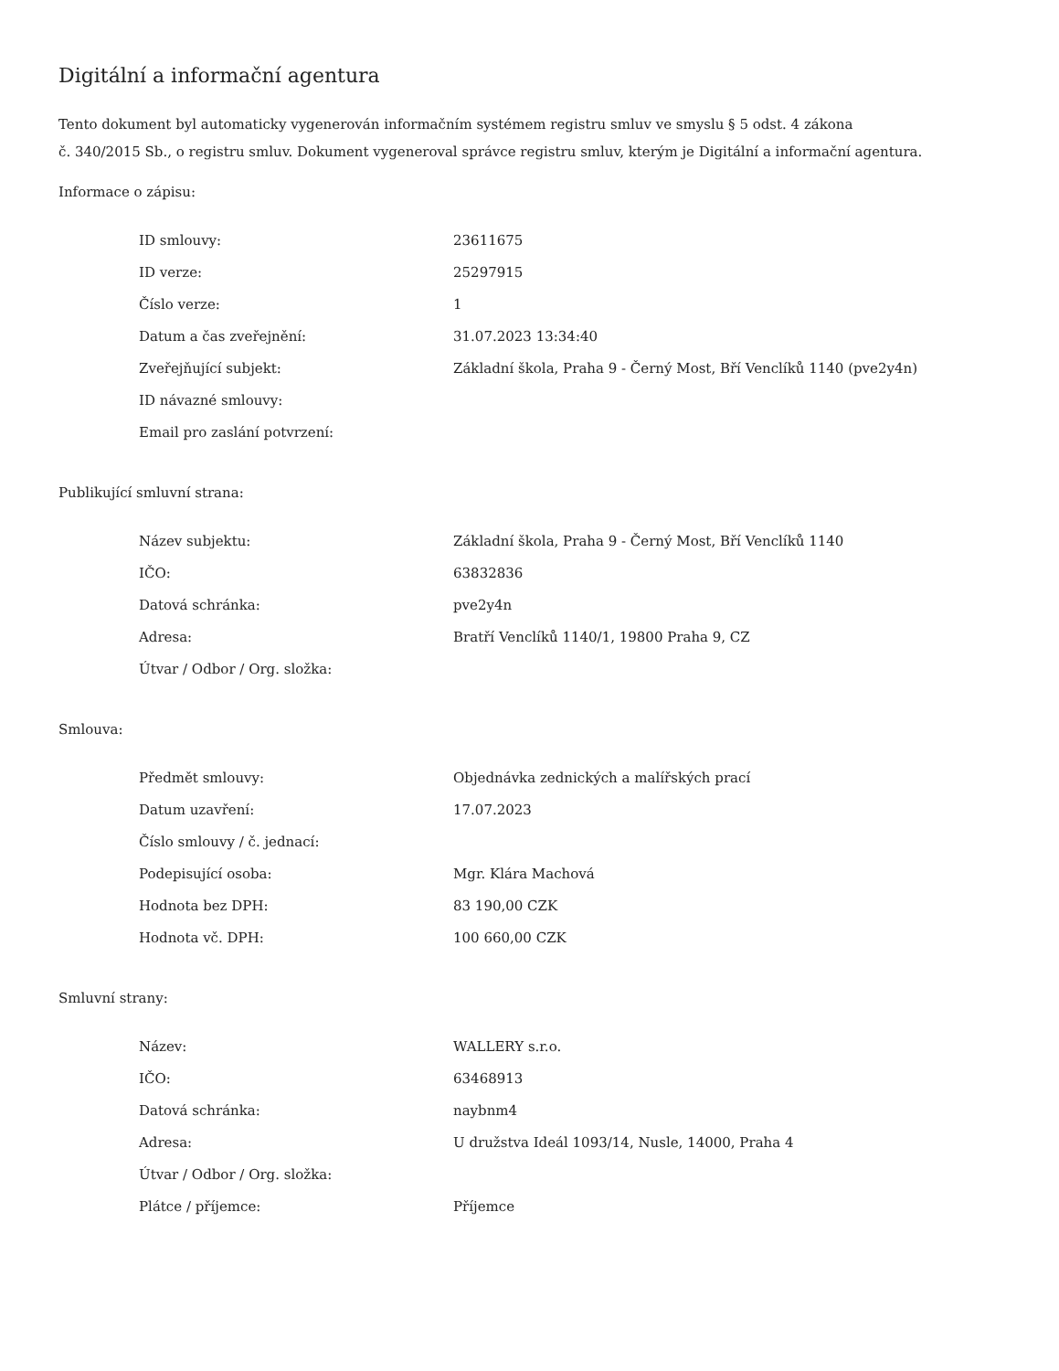Digitální a informační agentura
Tento dokument byl automaticky vygenerován informačním systémem registru smluv ve smyslu § 5 odst. 4 zákona
č. 340/2015 Sb., o registru smluv. Dokument vygeneroval správce registru smluv, kterým je Digitální a informační agentura.
Informace o zápisu:
| ID smlouvy: | 23611675 |
| ID verze: | 25297915 |
| Číslo verze: | 1 |
| Datum a čas zveřejnění: | 31.07.2023 13:34:40 |
| Zveřejňující subjekt: | Základní škola, Praha 9 - Černý Most, Bří Venclíků 1140 (pve2y4n) |
| ID návazné smlouvy: | |
| Email pro zaslání potvrzení: | |
Publikující smluvní strana:
| Název subjektu: | Základní škola, Praha 9 - Černý Most, Bří Venclíků 1140 |
| IČO: | 63832836 |
| Datová schránka: | pve2y4n |
| Adresa: | Bratří Venclíků 1140/1, 19800 Praha 9, CZ |
| Útvar / Odbor / Org. složka: | |
Smlouva:
| Předmět smlouvy: | Objednávka zednických a malířských prací |
| Datum uzavření: | 17.07.2023 |
| Číslo smlouvy / č. jednací: | |
| Podepisující osoba: | Mgr. Klára Machová |
| Hodnota bez DPH: | 83 190,00 CZK |
| Hodnota vč. DPH: | 100 660,00 CZK |
Smluvní strany:
| Název: | WALLERY s.r.o. |
| IČO: | 63468913 |
| Datová schránka: | naybnm4 |
| Adresa: | U družstva Ideál 1093/14, Nusle, 14000, Praha 4 |
| Útvar / Odbor / Org. složka: | |
| Plátce / příjemce: | Příjemce |